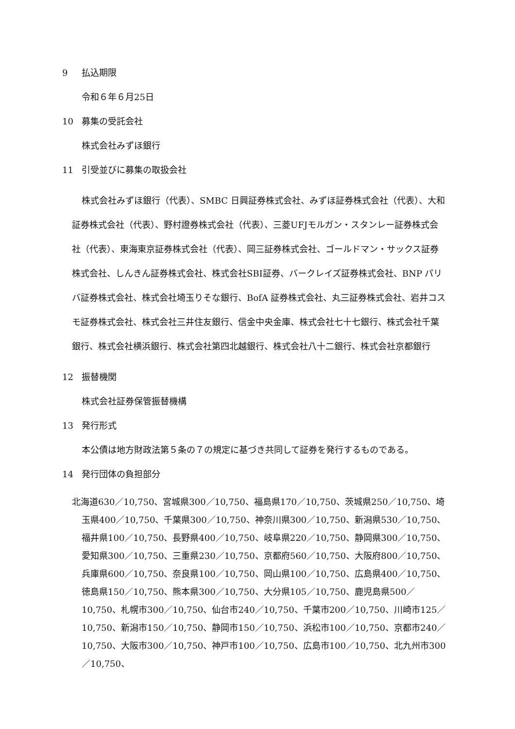9 払込期限
令和６年６月25日
10 募集の受託会社
株式会社みずほ銀行
11 引受並びに募集の取扱会社
株式会社みずほ銀行（代表）、SMBC 日興証券株式会社、みずほ証券株式会社（代表）、大和証券株式会社（代表）、野村證券株式会社（代表）、三菱UFJモルガン・スタンレー証券株式会社（代表）、東海東京証券株式会社（代表）、岡三証券株式会社、ゴールドマン・サックス証券株式会社、しんきん証券株式会社、株式会社SBI証券、バークレイズ証券株式会社、BNP パリバ証券株式会社、株式会社埼玉りそな銀行、BofA 証券株式会社、丸三証券株式会社、岩井コスモ証券株式会社、株式会社三井住友銀行、信金中央金庫、株式会社七十七銀行、株式会社千葉銀行、株式会社横浜銀行、株式会社第四北越銀行、株式会社八十二銀行、株式会社京都銀行
12 振替機関
株式会社証券保管振替機構
13 発行形式
本公債は地方財政法第５条の７の規定に基づき共同して証券を発行するものである。
14 発行団体の負担部分
北海道630／10,750、宮城県300／10,750、福島県170／10,750、茨城県250／10,750、埼玉県400／10,750、千葉県300／10,750、神奈川県300／10,750、新潟県530／10,750、福井県100／10,750、長野県400／10,750、岐阜県220／10,750、静岡県300／10,750、愛知県300／10,750、三重県230／10,750、京都府560／10,750、大阪府800／10,750、兵庫県600／10,750、奈良県100／10,750、岡山県100／10,750、広島県400／10,750、徳島県150／10,750、熊本県300／10,750、大分県105／10,750、鹿児島県500／10,750、札幌市300／10,750、仙台市240／10,750、千葉市200／10,750、川崎市125／10,750、新潟市150／10,750、静岡市150／10,750、浜松市100／10,750、京都市240／10,750、大阪市300／10,750、神戸市100／10,750、広島市100／10,750、北九州市300／10,750、